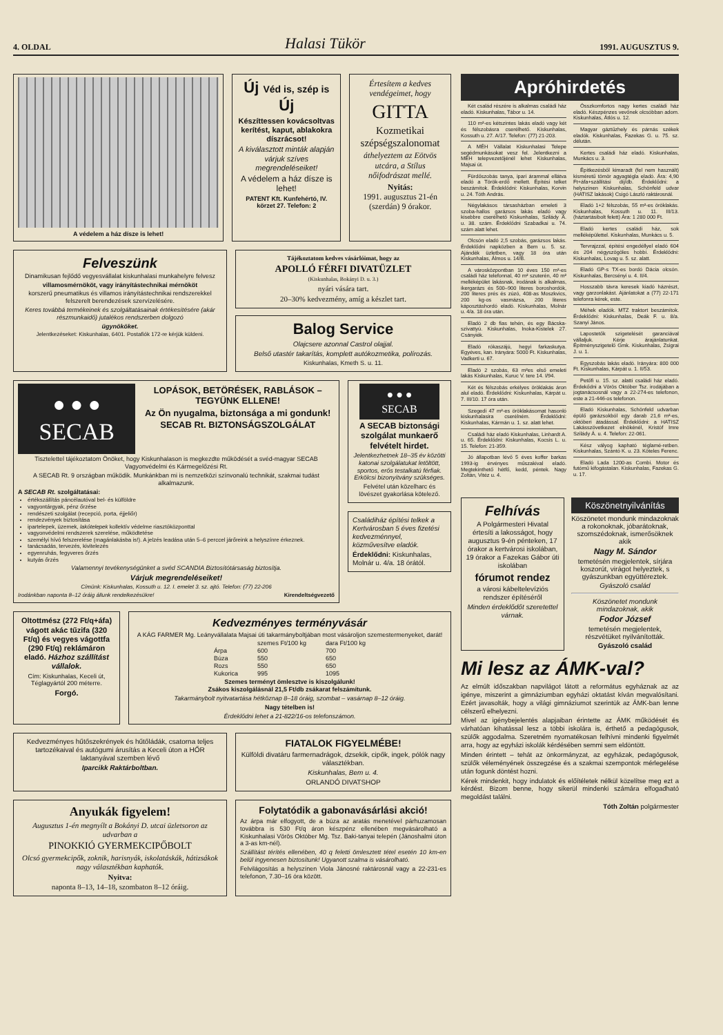4. OLDAL Halasi Tükör 1991. AUGUSZTUS 9.
A védelem a ház dísze is lehet!
Új Véd is, szép is Új
Készíttessen kovácsoltvas kerítést, kaput, ablakokra díszrácsot!
A kiválasztott minták alapján várjuk szíves megrendeléseiket!
A védelem a ház dísze is lehet!
PATENT Kft. Kunfehértó, IV. körzet 27. Telefon: 2
Értesítem a kedves vendégeimet, hogy
GITTA
Kozmetikai szépségszalonomat
áthelyeztem az Eötvös utcára, a Stílus nőifodrászat mellé.
Nyitás:
1991. augusztus 21-én (szerdán) 9 órakor.
Felveszünk
Dinamikusan fejlődő vegyesvállalat kiskunhalasi munkahelyre felvesz
villamosmérnököt, vagy irányítástechnikai mérnököt
korszerű pneumatikus és villamos irányítástechnikai rendszerekkel felszerelt berendezések szervízelésére.
Keres továbbá termékeinek és szolgáltatásainak értékesítésére (akár részmunkaidő) jutalékos rendszerben dolgozó
ügynököket.
Jelentkezéseket: Kiskunhalas, 6401. Postafiók 172-re kérjük küldeni.
Tájékoztatom kedves vásárlóimat, hogy az
APOLLÓ FÉRFI DIVATÜZLET
(Kiskunhalas, Bokányi D. u. 3.)
nyári vására tart.
20–30% kedvezmény, amíg a készlet tart.
Balog Service
Olajcsere azonnal Castrol olajjal.
Belső utastér takarítás, komplett autókozmetika, polírozás.
Kiskunhalas, Kmeth S. u. 11.
● ● ●
SECAB
LOPÁSOK, BETÖRÉSEK, RABLÁSOK – TEGYÜNK ELLENE!
Az Ön nyugalma, biztonsága a mi gondunk!
SECAB Rt. BIZTONSÁGSZOLGÁLAT
Tisztelettel tájékoztatom Önöket, hogy Kiskunhalason is megkezdte működését a svéd-magyar SECAB Vagyonvédelmi és Kármegelőzési Rt.
A SECAB Rt. 9 országban működik. Munkánkban mi is nemzetközi színvonalú technikát, szakmai tudást alkalmazunk.
A SECAB Rt. szolgáltatásai:
értékszállítás páncélautóval bel- és külföldre
vagyontárgyak, pénz őrzése
rendészeti szolgálat (recepció, porta, éjjeliőr)
rendezvények biztosítása
ipartelepek, üzemek, lakótelepek kollektív védelme riasztóközponttal
vagyonvédelmi rendszerek szerelése, működtetése
személyi hívó felszerelése (magánlakásba is!). A jelzés leadása után 5–6 perccel járőreink a helyszínre érkeznek.
tanácsadás, tervezés, kivitelezés
egyenruhás, fegyveres őrzés
kutyás őrzés
Valamennyi tevékenységünket a svéd SCANDIA Biztosítótársaság biztosítja.
Várjuk megrendeléseiket!
Címünk: Kiskunhalas, Kossuth u. 12. I. emelet 3. sz. ajtó. Telefon: (77) 22-206
Irodánkban naponta 8–12 óráig állunk rendelkezésükre! Kirendeltségvezető
● ● ●
SECAB
A SECAB biztonsági szolgálat munkaerő felvételt hirdet.
Jelentkezhetnek 18–35 év közötti katonai szolgálatukat letöltött, sportos, erős testalkatú férfiak. Erkölcsi bizonyítvány szükséges.
Felvétel után közelharc és lövészet gyakorlása kötelező.
Családiház építési telkek a Kertvárosban 5 éves fizetési kedvezménnyel, közművesítve eladók.
Érdeklődni: Kiskunhalas, Molnár u. 4/a. 18 órától.
Oltottmész (272 Ft/q+áfa) vágott akác tűzifa (320 Ft/q) és vegyes vágottfa (290 Ft/q) reklámáron eladó. Házhoz szállítást vállalok.
Cím: Kiskunhalas, Keceli út, Téglagyártól 200 méterre.
Forgó.
Kedvezményes terményvásár
A KÁG FARMER Mg. Leányvállalata Majsai úti takarmányboltjában most vásároljon szemestermenyeket, darát!
| | szemes Ft/100 kg | dara Ft/100 kg |
| --- | --- | --- |
| Árpa | 600 | 700 |
| Búza | 550 | 650 |
| Rozs | 550 | 650 |
| Kukorica | 995 | 1095 |
Szemes terményt ömlesztve is kiszolgálunk!
Zsákos kiszolgálásnál 21,5 Ft/db zsákarat felszámítunk.
Takarmánybolt nyitvatartása hétköznap 8–18 óráig, szombat – vasárnap 8–12 óráig.
Nagy tételben is!
Érdeklődni lehet a 21-822/16-os telefonszámon.
Kedvezményes hűtőszekrények és hűtőládák, csatorna teljes tartozékaival és autógumi árusítás a Keceli úton a HŐR laktanyával szemben lévő
Iparcikk Raktárboltban.
FIATALOK FIGYELMÉBE!
Külföldi divatáru farmernadrágok, dzsekik, cipők, ingek, pólók nagy választékban.
Kiskunhalas, Bem u. 4.
ORLANDÓ DIVATSHOP
Anyukák figyelem!
Augusztus 1-én megnyílt a Bokányi D. utcai üzletsoron az udvarban a
PINOKKIÓ GYERMEKCIPŐBOLT
Olcsó gyermekcipők, zoknik, harisnyák, iskolatáskák, hátizsákok nagy választékban kaphatók.
Nyitva:
naponta 8–13, 14–18, szombaton 8–12 óráig.
Folytatódik a gabonavásárlási akció!
Az árpa már elfogyott, de a búza az aratás menetével párhuzamosan továbbra is 530 Ft/q áron készpénz ellenében megvásárolható a Kiskunhalasi Vörös Október Mg. Tsz. Baki-tanyai telepén (Jánoshalmi úton a 3-as km-nél).
Szállítást térítés ellenében, 40 q feletti ömlesztett tétel esetén 10 km-en belül ingyenesen biztosítunk! Ugyanott szalma is vásárolható.
Felvilágosítás a helyszínen Viola Jánosné raktárosnál vagy a 22-231-es telefonon, 7.30–16 óra között.
Apróhirdetés
Két család részére is alkalmas családi ház eladó. Kiskunhalas, Tábor u. 14.
110 m²-es kétszintes lakás eladó vagy két és félszobásra cserélhető. Kiskunhalas, Kossuth u. 27. A/17. Telefon: (77) 21-203.
A MÉH Vállalat Kiskunhalasi Telepe segédmunkásokat vesz fel. Jelentkezni a MÉH telepvezetőjénél lehet Kiskunhalas, Majsai út.
Fürdőszobás tanya, ipari árammal ellátva eladó a Török-erdő mellett. Építési telket beszámítok. Érdeklődni: Kiskunhalas, Korvin u. 24. Tóth András.
Négylakásos társasházban emeleti 3 szoba-hallos garázsos lakás eladó vagy kisebbre cserélhető Kiskunhalas, Szilády Á. u. 38. szám. Érdeklődni Szabadkai u. 74. szám alatt lehet.
Olcsón eladó 2,5 szobás, garázsos lakás. Érdeklődni napközben a Bem u. 5. sz. Ajándék üzletben, vagy 18 óra után Kiskunhalas, Álmos u. 14/B.
A városközpontban 10 éves 150 m²-es családi ház telefonnal, 40 m² szuterén, 40 m² melléképület lakásnak, irodának is alkalmas, ikergarázs és 500–900 literes boroshordók, 200 literes prés és zúzó, 408-as Moszkvics, 200 kg-os vasmázsa, 200 literes káposztáshordó eladó. Kiskunhalas, Molnár u. 4/a. 18 óra után.
Eladó 2 db fias tehén, és egy Bácska-szivattyú. Kiskunhalas, Inoka-Kistelek 27. Csányiék.
Eladó rókaszájú, hegyi farkaskutya. Egyéves, kan. Irányára: 5000 Ft. Kiskunhalas, Vadkerti u. 67.
Eladó 2 szobás, 63 m²es első emeleti lakás Kiskunhalas, Kuruc V. tere 14. I/94.
Két és félszobás erkélyes öröklakás áron alul eladó. Érdeklődni: Kiskunhalas, Kárpát u. 7. III/10. 17 óra után.
Szegedi 47 m²-es öröklakásomat hasonló kiskunhalasira cserélném. Érdeklődni: Kiskunhalas, Kármán u. 1. sz. alatt lehet.
Családi ház eladó Kiskunhalas, Linhardt A. u. 65. Érdeklődni: Kiskunhalas, Kocsis L. u. 15. Telefon: 21-359.
Jó állapotban lévő 5 éves koffer barkas 1993-ig érvényes műszakival eladó. Megtekinthető hétfő, kedd, péntek. Nagy Zoltán, Vitéz u. 4.
Összkomfortos nagy kertes családi ház eladó. Készpénzes vevőnek olcsóbban adom. Kiskunhalas, Átlós u. 12.
Magyar gáztűzhely és párnás székek eladók. Kiskunhalas, Fazekas G. u. 75. sz. délután.
Kertes családi ház eladó. Kiskunhalas, Munkács u. 3.
Építkezésből kimaradt (fel nem használt) kisméretű tömör agyagtégla eladó. Ára: 4,90 Ft+áfa+szállítási díj/db. Érdeklődni: a helyszínen Kiskunhalas, Schönfeld udvar (HATISZ lakások) Csigó László raktárosnál.
Eladó 1+2 félszobás, 55 m²-es öröklakás. Kiskunhalas, Kossuth u. 11. III/13. (háztartásibolt felett) Ára: 1 280 000 Ft.
Eladó kertes családi ház, sok melléképülettel. Kiskunhalas, Munkács u. 5.
Tervrajzzal, építési engedéllyel eladó 604 és 204 négyszögöles hobbi. Érdeklődni: Kiskunhalas, Lovag u. 5. sz. alatt.
Eladó GP-s TX-es bordó Dácia olcsón. Kiskunhalas, Bercsényi u. 4. II/4.
Hosszabb távra keresek kiadó házrészt, vagy garzonlakást. Ajánlatokat a (77) 22-171 telefonra kérek, este.
Méhek eladók. MTZ traktort beszámítok. Érdeklődni: Kiskunhalas, Deák F. u. 8/a. Szanyi János.
Lapostetők szigetelését garanciával vállaljuk. Kérje árajánlatunkat. Építményszigetelő Gmk. Kiskunhalas, Zsigrai J. u. 1.
Egyszobás lakás eladó. Irányára: 800 000 Ft. Kiskunhalas, Kárpát u. 1. II/53.
Petőfi u. 15. sz. alatti családi ház eladó. Érdekődni a Vörös Október Tsz. irodájában a jogtanácsosnál vagy a 22-274-es telefonon, este a 21-446-os telefonon.
Eladó Kiskunhalas, Schönfeld udvarban épülő garázsokból egy darab 21,6 m²-es, októberi átadással. Érdeklődni: a HATISZ Lakásszövetkezet elnökénél, Kristóf Imre Szilády Á. u. 4. Telefon: 22-061.
Kész vályog kapható téglamé-retben. Kiskunhalas, Szántó K. u. 23. Köteles Ferenc.
Eladó Lada 1200-as Combi. Motor és futómű kifogástalan. Kiskunhalas, Fazekas G. u. 17.
Felhívás
A Polgármesteri Hivatal értesíti a lakosságot, hogy augusztus 9-én pénteken, 17 órakor a kertvárosi iskolában, 19 órakor a Fazekas Gábor úti iskolában
fórumot rendez
a városi kábeltelevíziós rendszer építéséről
Minden érdeklődőt szeretettel várnak.
Köszönetnyilvánítás
Köszönetet mondunk mindazoknak a rokonoknak, jóbarátoknak, szomszédoknak, ismerősöknek akik
Nagy M. Sándor
temetésén megjelentek, sírjára koszorút, virágot helyeztek, s gyászunkban együttéreztek.
Gyászoló család
Köszönetet mondunk mindazoknak, akik
Fodor József
temetésén megjelentek, részvétüket nyilvánították.
Gyászoló család
Mi lesz az ÁMK-val?
Az elmúlt időszakban napvilágot látott a református egyháznak az az igénye, miszerint a gimnáziumban egyházi oktatást kíván megvalósítani. Ezért javasolták, hogy a világi gimnáziumot szerintük az ÁMK-ban lenne célszerű elhelyezni.
Mivel az igénybejelentés alapjaiban érintette az ÁMK működését és várhatóan kihatással lesz a többi iskolára is, érthető a pedagógusok, szülők aggodalma. Szeretném nyomatékosan felhívni mindenki figyelmét arra, hogy az egyházi iskolák kérdésében semmi sem eldöntött.
Minden érintett – tehát az önkormányzat, az egyházak, pedagógusok, szülők véleményének összegzése és a szakmai szempontok mérlegelése után fogunk döntést hozni.
Kérek mindenkit, hogy indulatok és előítéletek nélkül közelítse meg ezt a kérdést. Bizom benne, hogy sikerül mindenki számára elfogadható megoldást találni.
Tóth Zoltán polgármester